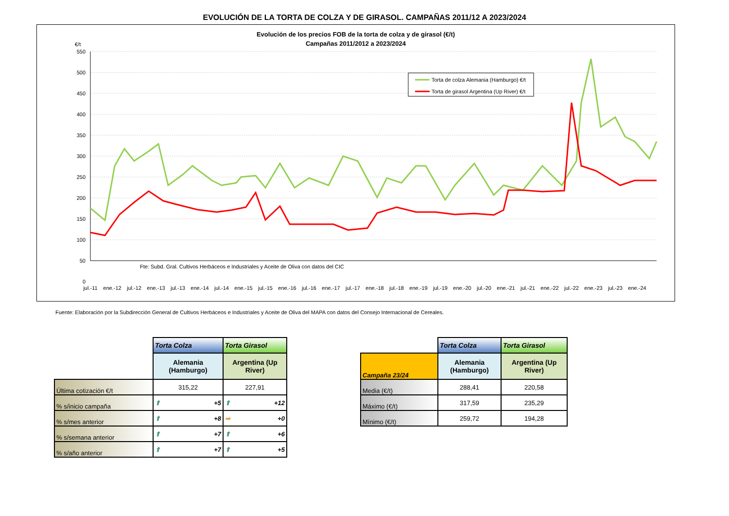EVOLUCIÓN DE LA TORTA DE COLZA Y DE GIRASOL. CAMPAÑAS 2011/12 A 2023/2024
Evolución de los precios FOB de la torta de colza y de girasol (€/t)
Campañas 2011/2012 a 2023/2024
€/t
550
500
450
400
350
300
250
200
150
100
50
0
Torta de colza Alemania (Hamburgo) €/t
Torta de girasol Argentina (Up River) €/t
Fte: Subd. Gral. Cultivos Herbáceos e Industriales y Aceite de Oliva con datos del CIC
jul.-11
ene.-12
jul.-12
ene.-13
jul.-13
ene.-14
jul.-14
ene.-15
jul.-15
ene.-16
jul.-16
ene.-17
jul.-17
ene.-18
jul.-18
ene.-19
jul.-19
ene.-20
jul.-20
ene.-21
jul.-21
ene.-22
jul.-22
ene.-23
jul.-23
ene.-24
Fuente: Elaboración por la Subdirección General de Cultivos Herbáceos e Industriales y Aceite de Oliva del MAPA con datos del Consejo Internacional de Cereales.
| | Torta Colza | Torta Girasol |
| | Alemania (Hamburgo) | Argentina (Up River) |
| Última cotización €/t | 315,22 | 227,91 |
| % s/inicio campaña | ⬆ +5 | ⬆ +12 |
| % s/mes anterior | ⬆ +8 | ➡ +0 |
| % s/semana anterior | ⬆ +7 | ⬆ +6 |
| % s/año anterior | ⬆ +7 | ⬆ +5 |
| | Torta Colza | Torta Girasol |
| Campaña 23/24 | Alemania (Hamburgo) | Argentina (Up River) |
| Media (€/t) | 288,41 | 220,58 |
| Máximo (€/t) | 317,59 | 235,29 |
| Mínimo (€/t) | 259,72 | 194,28 |